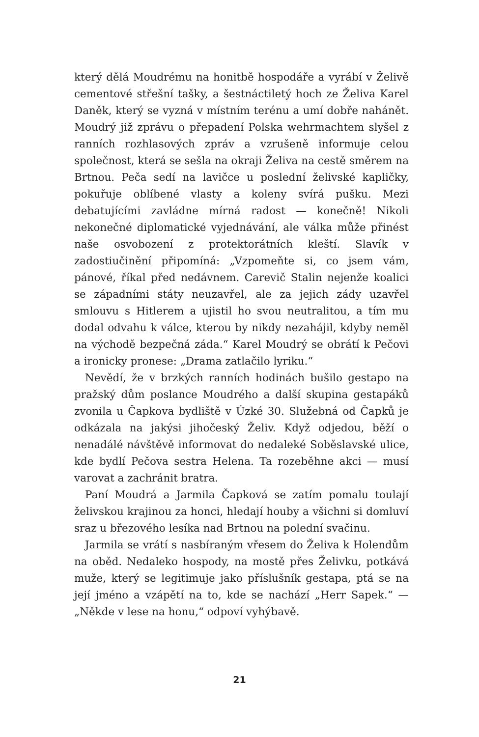který dělá Moudrému na honitbě hospodáře a vyrábí v Želivě cementové střešní tašky, a šestnáctiletý hoch ze Želiva Karel Daněk, který se vyzná v místním terénu a umí dobře nahánět. Moudrý již zprávu o přepadení Polska wehrmachtem slyšel z ranních rozhlasových zpráv a vzrušeně informuje celou společnost, která se sešla na okraji Želiva na cestě směrem na Brtnou. Peča sedí na lavičce u poslední želivské kapličky, pokuřuje oblíbené vlasty a koleny svírá pušku. Mezi debatujícími zavládne mírná radost — konečně! Nikoli nekonečné diplomatické vyjednávání, ale válka může přinést naše osvobození z protektorátních kleští. Slavík v zadostiučinění připomíná: „Vzpomeňte si, co jsem vám, pánové, říkal před nedávnem. Carevič Stalin nejenže koalici se západními státy neuzavřel, ale za jejich zády uzavřel smlouvu s Hitlerem a ujistil ho svou neutralitou, a tím mu dodal odvahu k válce, kterou by nikdy nezahájil, kdyby neměl na východě bezpečná záda.“ Karel Moudrý se obrátí k Pečovi a ironicky pronese: „Drama zatlačilo lyriku.“
Nevědí, že v brzkých ranních hodinách bušilo gestapo na pražský dům poslance Moudrého a další skupina gestapáků zvonila u Čapkova bydliště v Úzké 30. Služebná od Čapků je odkázala na jakýsi jihočeský Želiv. Když odjedou, běží o nenadálé návštěvě informovat do nedaleké Soběslavské ulice, kde bydlí Pečova sestra Helena. Ta rozeběhne akci — musí varovat a zachránit bratra.
Paní Moudrá a Jarmila Čapková se zatím pomalu toulají želivskou krajinou za honci, hledají houby a všichni si domluví sraz u březového lesíka nad Brtnou na polední svačinu.
Jarmila se vrátí s nasbíraným vřesem do Želiva k Holendům na oběd. Nedaleko hospody, na mostě přes Želivku, potkává muže, který se legitimuje jako příslušník gestapa, ptá se na její jméno a vzápětí na to, kde se nachází „Herr Sapek.“ — „Někde v lese na honu,“ odpoví vyhýbavě.
21